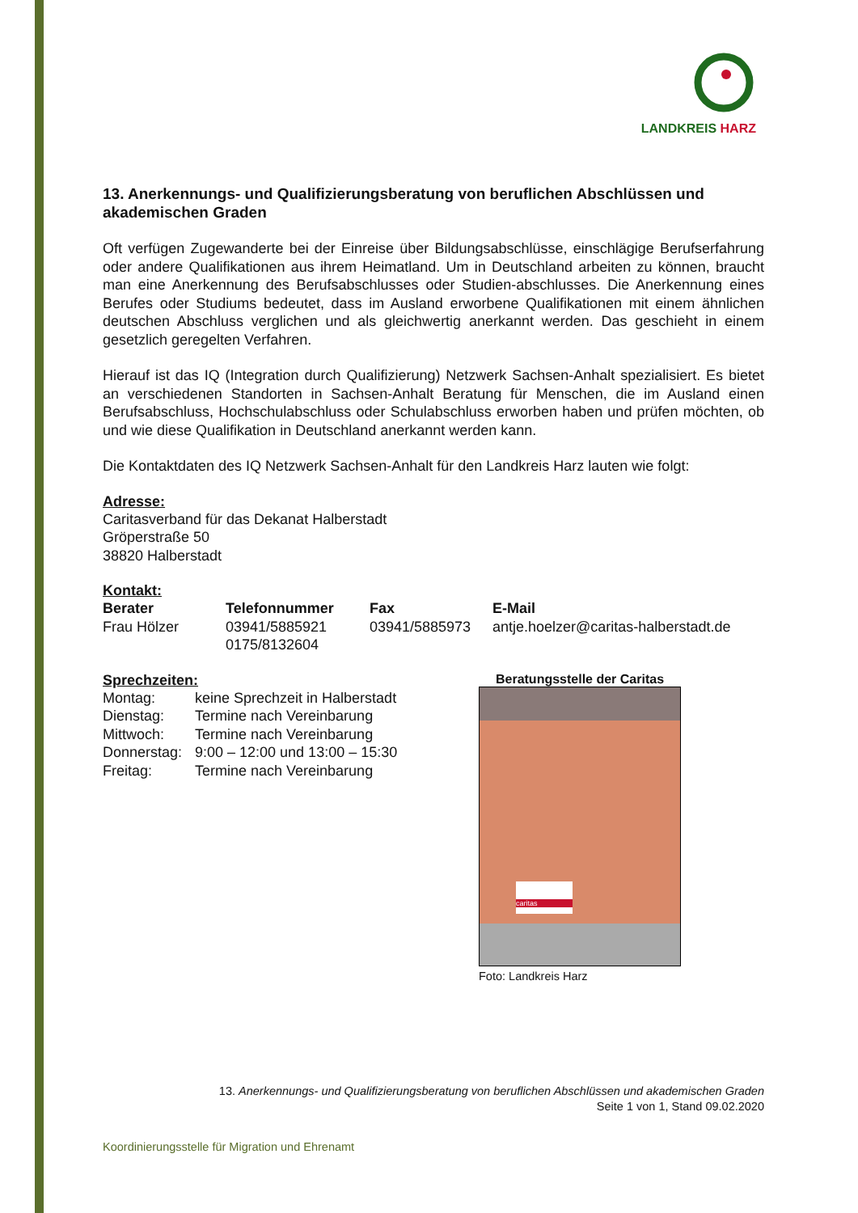LANDKREIS HARZ
13. Anerkennungs- und Qualifizierungsberatung von beruflichen Abschlüssen und akademischen Graden
Oft verfügen Zugewanderte bei der Einreise über Bildungsabschlüsse, einschlägige Berufserfahrung oder andere Qualifikationen aus ihrem Heimatland. Um in Deutschland arbeiten zu können, braucht man eine Anerkennung des Berufsabschlusses oder Studien-abschlusses. Die Anerkennung eines Berufes oder Studiums bedeutet, dass im Ausland erworbene Qualifikationen mit einem ähnlichen deutschen Abschluss verglichen und als gleichwertig anerkannt werden. Das geschieht in einem gesetzlich geregelten Verfahren.
Hierauf ist das IQ (Integration durch Qualifizierung) Netzwerk Sachsen-Anhalt spezialisiert. Es bietet an verschiedenen Standorten in Sachsen-Anhalt Beratung für Menschen, die im Ausland einen Berufsabschluss, Hochschulabschluss oder Schulabschluss erworben haben und prüfen möchten, ob und wie diese Qualifikation in Deutschland anerkannt werden kann.
Die Kontaktdaten des IQ Netzwerk Sachsen-Anhalt für den Landkreis Harz lauten wie folgt:
Adresse:
Caritasverband für das Dekanat Halberstadt
Gröperstraße 50
38820 Halberstadt
Kontakt:
| Berater | Telefonnummer | Fax | E-Mail |
| --- | --- | --- | --- |
| Frau Hölzer | 03941/5885921 0175/8132604 | 03941/5885973 | antje.hoelzer@caritas-halberstadt.de |
Sprechzeiten:
| Montag: | keine Sprechzeit in Halberstadt |
| Dienstag: | Termine nach Vereinbarung |
| Mittwoch: | Termine nach Vereinbarung |
| Donnerstag: | 9:00 – 12:00 und 13:00 – 15:30 |
| Freitag: | Termine nach Vereinbarung |
Beratungsstelle der Caritas
caritas
Foto: Landkreis Harz
13. Anerkennungs- und Qualifizierungsberatung von beruflichen Abschlüssen und akademischen Graden
Seite 1 von 1, Stand 09.02.2020
Koordinierungsstelle für Migration und Ehrenamt